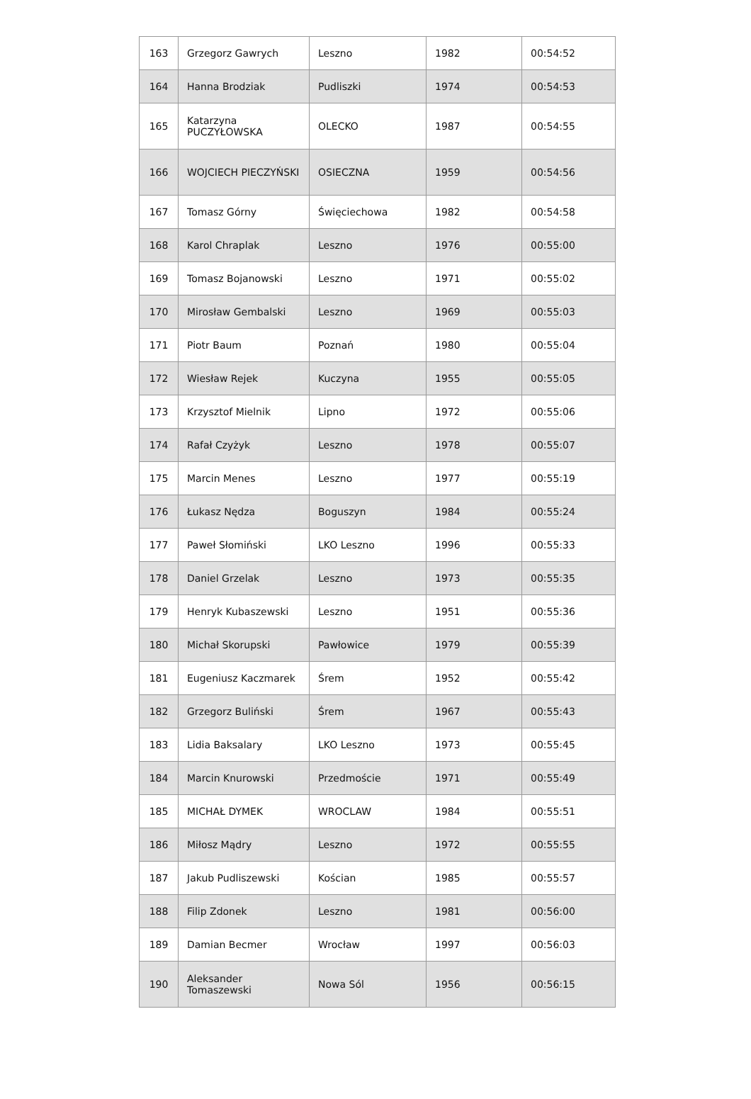| 163 | Grzegorz Gawrych | Leszno | 1982 | 00:54:52 |
| 164 | Hanna Brodziak | Pudliszki | 1974 | 00:54:53 |
| 165 | Katarzyna PUCZYŁOWSKA | OLECKO | 1987 | 00:54:55 |
| 166 | WOJCIECH PIECZYŃSKI | OSIECZNA | 1959 | 00:54:56 |
| 167 | Tomasz Górny | Święciechowa | 1982 | 00:54:58 |
| 168 | Karol Chraplak | Leszno | 1976 | 00:55:00 |
| 169 | Tomasz Bojanowski | Leszno | 1971 | 00:55:02 |
| 170 | Mirosław Gembalski | Leszno | 1969 | 00:55:03 |
| 171 | Piotr Baum | Poznań | 1980 | 00:55:04 |
| 172 | Wiesław Rejek | Kuczyna | 1955 | 00:55:05 |
| 173 | Krzysztof Mielnik | Lipno | 1972 | 00:55:06 |
| 174 | Rafał Czyżyk | Leszno | 1978 | 00:55:07 |
| 175 | Marcin Menes | Leszno | 1977 | 00:55:19 |
| 176 | Łukasz Nędza | Boguszyn | 1984 | 00:55:24 |
| 177 | Paweł Słomiński | LKO Leszno | 1996 | 00:55:33 |
| 178 | Daniel Grzelak | Leszno | 1973 | 00:55:35 |
| 179 | Henryk Kubaszewski | Leszno | 1951 | 00:55:36 |
| 180 | Michał Skorupski | Pawłowice | 1979 | 00:55:39 |
| 181 | Eugeniusz Kaczmarek | Śrem | 1952 | 00:55:42 |
| 182 | Grzegorz Buliński | Śrem | 1967 | 00:55:43 |
| 183 | Lidia Baksalary | LKO Leszno | 1973 | 00:55:45 |
| 184 | Marcin Knurowski | Przedmoście | 1971 | 00:55:49 |
| 185 | MICHAŁ DYMEK | WROCLAW | 1984 | 00:55:51 |
| 186 | Miłosz Mądry | Leszno | 1972 | 00:55:55 |
| 187 | Jakub Pudliszewski | Kościan | 1985 | 00:55:57 |
| 188 | Filip Zdonek | Leszno | 1981 | 00:56:00 |
| 189 | Damian Becmer | Wrocław | 1997 | 00:56:03 |
| 190 | Aleksander Tomaszewski | Nowa Sól | 1956 | 00:56:15 |